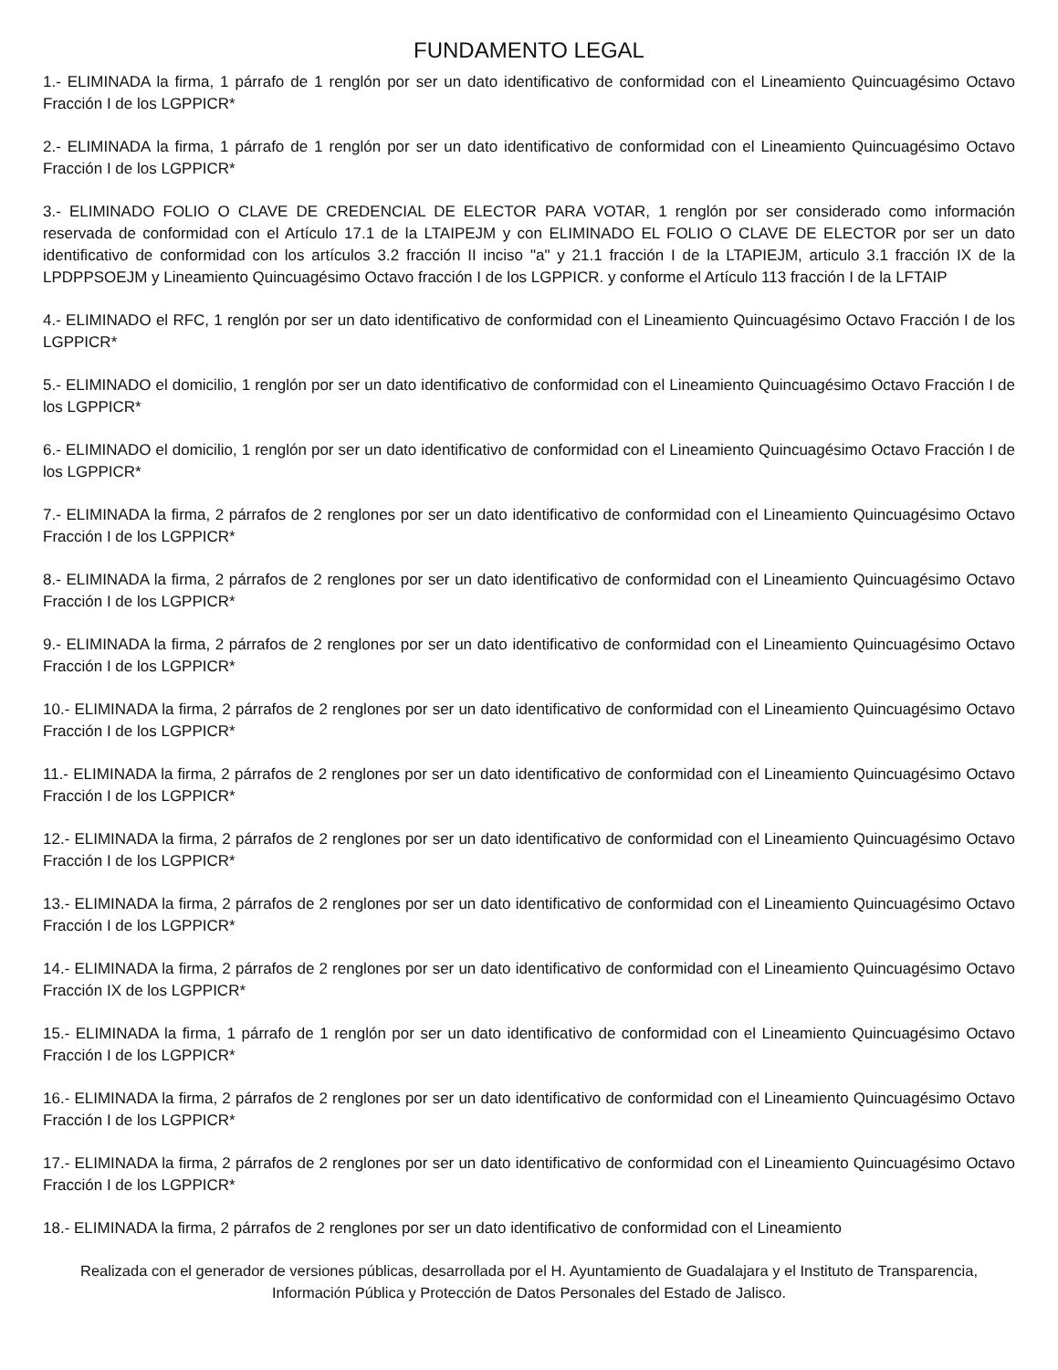FUNDAMENTO LEGAL
1.- ELIMINADA la firma, 1 párrafo de 1 renglón por ser un dato identificativo de conformidad con el Lineamiento Quincuagésimo Octavo Fracción I de los LGPPICR*
2.- ELIMINADA la firma, 1 párrafo de 1 renglón por ser un dato identificativo de conformidad con el Lineamiento Quincuagésimo Octavo Fracción I de los LGPPICR*
3.- ELIMINADO FOLIO O CLAVE DE CREDENCIAL DE ELECTOR PARA VOTAR, 1 renglón por ser considerado como información reservada de conformidad con el Artículo 17.1 de la LTAIPEJM y con ELIMINADO EL FOLIO O CLAVE DE ELECTOR por ser un dato identificativo de conformidad con los artículos 3.2 fracción II inciso "a" y 21.1 fracción I de la LTAPIEJM, articulo 3.1 fracción IX de la LPDPPSOEJM y Lineamiento Quincuagésimo Octavo fracción I de los LGPPICR. y conforme el Artículo 113 fracción I de la LFTAIP
4.- ELIMINADO el RFC, 1 renglón por ser un dato identificativo de conformidad con el Lineamiento Quincuagésimo Octavo Fracción I de los LGPPICR*
5.- ELIMINADO el domicilio, 1 renglón por ser un dato identificativo de conformidad con el Lineamiento Quincuagésimo Octavo Fracción I de los LGPPICR*
6.- ELIMINADO el domicilio, 1 renglón por ser un dato identificativo de conformidad con el Lineamiento Quincuagésimo Octavo Fracción I de los LGPPICR*
7.- ELIMINADA la firma, 2 párrafos de 2 renglones por ser un dato identificativo de conformidad con el Lineamiento Quincuagésimo Octavo Fracción I de los LGPPICR*
8.- ELIMINADA la firma, 2 párrafos de 2 renglones por ser un dato identificativo de conformidad con el Lineamiento Quincuagésimo Octavo Fracción I de los LGPPICR*
9.- ELIMINADA la firma, 2 párrafos de 2 renglones por ser un dato identificativo de conformidad con el Lineamiento Quincuagésimo Octavo Fracción I de los LGPPICR*
10.- ELIMINADA la firma, 2 párrafos de 2 renglones por ser un dato identificativo de conformidad con el Lineamiento Quincuagésimo Octavo Fracción I de los LGPPICR*
11.- ELIMINADA la firma, 2 párrafos de 2 renglones por ser un dato identificativo de conformidad con el Lineamiento Quincuagésimo Octavo Fracción I de los LGPPICR*
12.- ELIMINADA la firma, 2 párrafos de 2 renglones por ser un dato identificativo de conformidad con el Lineamiento Quincuagésimo Octavo Fracción I de los LGPPICR*
13.- ELIMINADA la firma, 2 párrafos de 2 renglones por ser un dato identificativo de conformidad con el Lineamiento Quincuagésimo Octavo Fracción I de los LGPPICR*
14.- ELIMINADA la firma, 2 párrafos de 2 renglones por ser un dato identificativo de conformidad con el Lineamiento Quincuagésimo Octavo Fracción IX de los LGPPICR*
15.- ELIMINADA la firma, 1 párrafo de 1 renglón por ser un dato identificativo de conformidad con el Lineamiento Quincuagésimo Octavo Fracción I de los LGPPICR*
16.- ELIMINADA la firma, 2 párrafos de 2 renglones por ser un dato identificativo de conformidad con el Lineamiento Quincuagésimo Octavo Fracción I de los LGPPICR*
17.- ELIMINADA la firma, 2 párrafos de 2 renglones por ser un dato identificativo de conformidad con el Lineamiento Quincuagésimo Octavo Fracción I de los LGPPICR*
18.- ELIMINADA la firma, 2 párrafos de 2 renglones por ser un dato identificativo de conformidad con el Lineamiento
Realizada con el generador de versiones públicas, desarrollada por el H. Ayuntamiento de Guadalajara y el Instituto de Transparencia, Información Pública y Protección de Datos Personales del Estado de Jalisco.